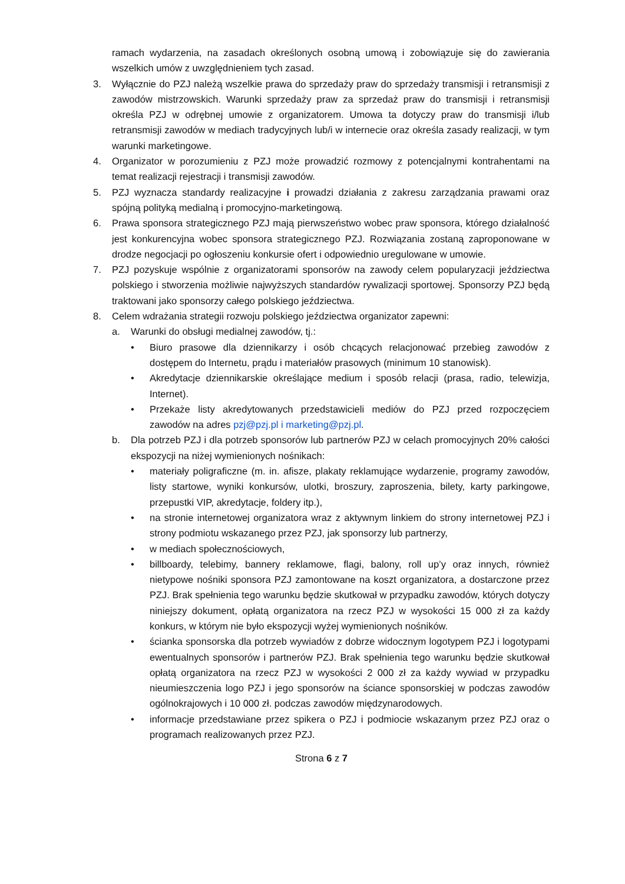ramach wydarzenia, na zasadach określonych osobną umową i zobowiązuje się do zawierania wszelkich umów z uwzględnieniem tych zasad.
3. Wyłącznie do PZJ należą wszelkie prawa do sprzedaży praw do sprzedaży transmisji i retransmisji z zawodów mistrzowskich. Warunki sprzedaży praw za sprzedaż praw do transmisji i retransmisji określa PZJ w odrębnej umowie z organizatorem. Umowa ta dotyczy praw do transmisji i/lub retransmisji zawodów w mediach tradycyjnych lub/i w internecie oraz określa zasady realizacji, w tym warunki marketingowe.
4. Organizator w porozumieniu z PZJ może prowadzić rozmowy z potencjalnymi kontrahentami na temat realizacji rejestracji i transmisji zawodów.
5. PZJ wyznacza standardy realizacyjne i prowadzi działania z zakresu zarządzania prawami oraz spójną polityką medialną i promocyjno-marketingową.
6. Prawa sponsora strategicznego PZJ mają pierwszeństwo wobec praw sponsora, którego działalność jest konkurencyjna wobec sponsora strategicznego PZJ. Rozwiązania zostaną zaproponowane w drodze negocjacji po ogłoszeniu konkursie ofert i odpowiednio uregulowane w umowie.
7. PZJ pozyskuje wspólnie z organizatorami sponsorów na zawody celem popularyzacji jeździectwa polskiego i stworzenia możliwie najwyższych standardów rywalizacji sportowej. Sponsorzy PZJ będą traktowani jako sponsorzy całego polskiego jeździectwa.
8. Celem wdrażania strategii rozwoju polskiego jeździectwa organizator zapewni:
a. Warunki do obsługi medialnej zawodów, tj.:
• Biuro prasowe dla dziennikarzy i osób chcących relacjonować przebieg zawodów z dostępem do Internetu, prądu i materiałów prasowych (minimum 10 stanowisk).
• Akredytacje dziennikarskie określające medium i sposób relacji (prasa, radio, telewizja, Internet).
• Przekaże listy akredytowanych przedstawicieli mediów do PZJ przed rozpoczęciem zawodów na adres pzj@pzj.pl i marketing@pzj.pl.
b. Dla potrzeb PZJ i dla potrzeb sponsorów lub partnerów PZJ w celach promocyjnych 20% całości ekspozycji na niżej wymienionych nośnikach:
• materiały poligraficzne (m. in. afisze, plakaty reklamujące wydarzenie, programy zawodów, listy startowe, wyniki konkursów, ulotki, broszury, zaproszenia, bilety, karty parkingowe, przepustki VIP, akredytacje, foldery itp.),
• na stronie internetowej organizatora wraz z aktywnym linkiem do strony internetowej PZJ i strony podmiotu wskazanego przez PZJ, jak sponsorzy lub partnerzy,
• w mediach społecznościowych,
• billboardy, telebimy, bannery reklamowe, flagi, balony, roll up’y oraz innych, również nietypowe nośniki sponsora PZJ zamontowane na koszt organizatora, a dostarczone przez PZJ. Brak spełnienia tego warunku będzie skutkował w przypadku zawodów, których dotyczy niniejszy dokument, opłatą organizatora na rzecz PZJ w wysokości 15 000 zł za każdy konkurs, w którym nie było ekspozycji wyżej wymienionych nośników.
• ścianka sponsorska dla potrzeb wywiadów z dobrze widocznym logotypem PZJ i logotypami ewentualnych sponsorów i partnerów PZJ. Brak spełnienia tego warunku będzie skutkował opłatą organizatora na rzecz PZJ w wysokości 2 000 zł za każdy wywiad w przypadku nieumieszczenia logo PZJ i jego sponsorów na ściance sponsorskiej w podczas zawodów ogólnokrajowych i 10 000 zł. podczas zawodów międzynarodowych.
• informacje przedstawiane przez spikera o PZJ i podmiocie wskazanym przez PZJ oraz o programach realizowanych przez PZJ.
Strona 6 z 7